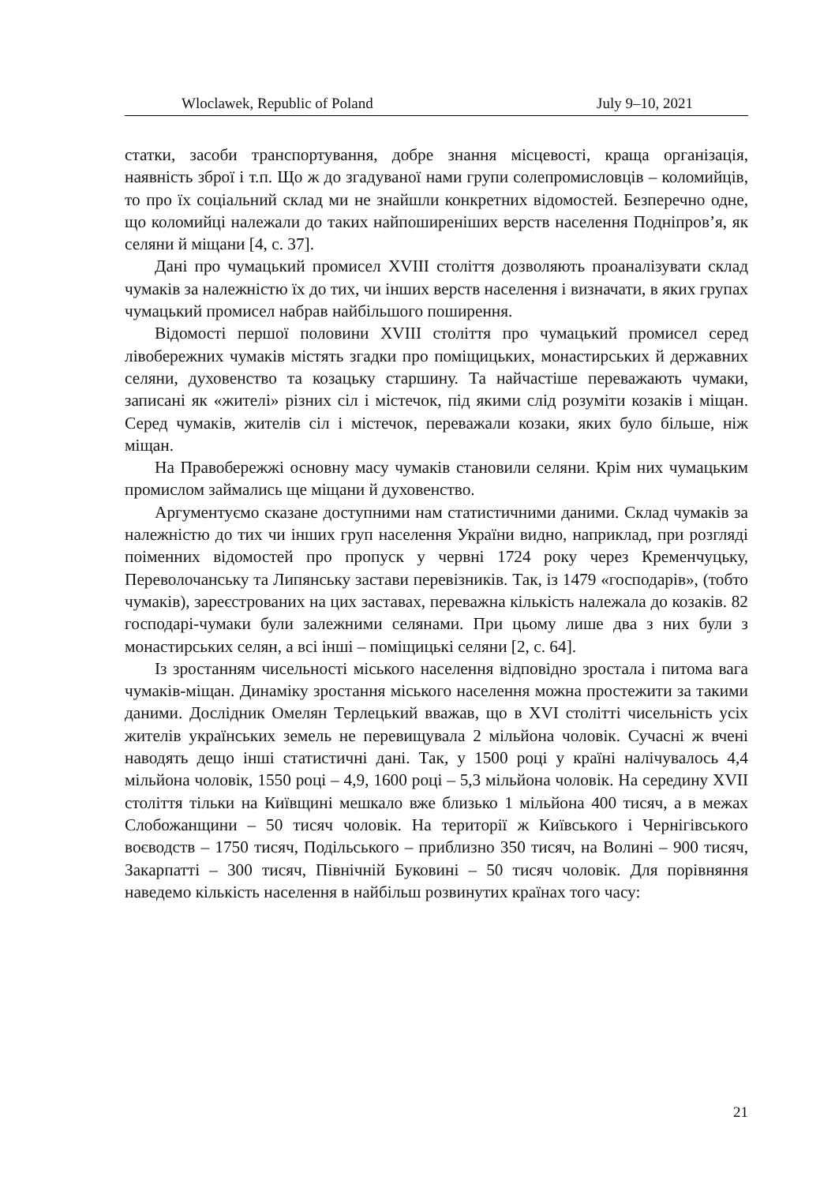Wloclawek, Republic of Poland July 9–10, 2021
статки, засоби транспортування, добре знання місцевості, краща організація, наявність зброї і т.п. Що ж до згадуваної нами групи солепромисловців – коломийців, то про їх соціальний склад ми не знайшли конкретних відомостей. Безперечно одне, що коломийці належали до таких найпоширеніших верств населення Подніпров’я, як селяни й міщани [4, с. 37].
Дані про чумацький промисел XVIII століття дозволяють проаналізувати склад чумаків за належністю їх до тих, чи інших верств населення і визначати, в яких групах чумацький промисел набрав найбільшого поширення.
Відомості першої половини XVIII століття про чумацький промисел серед лівобережних чумаків містять згадки про поміщицьких, монастирських й державних селяни, духовенство та козацьку старшину. Та найчастіше переважають чумаки, записані як «жителі» різних сіл і містечок, під якими слід розуміти козаків і міщан. Серед чумаків, жителів сіл і містечок, переважали козаки, яких було більше, ніж міщан.
На Правобережжі основну масу чумаків становили селяни. Крім них чумацьким промислом займались ще міщани й духовенство.
Аргументуємо сказане доступними нам статистичними даними. Склад чумаків за належністю до тих чи інших груп населення України видно, наприклад, при розгляді поіменних відомостей про пропуск у червні 1724 року через Кременчуцьку, Переволочанську та Липянську застави перевізників. Так, із 1479 «господарів», (тобто чумаків), зареєстрованих на цих заставах, переважна кількість належала до козаків. 82 господарі-чумаки були залежними селянами. При цьому лише два з них були з монастирських селян, а всі інші – поміщицькі селяни [2, с. 64].
Із зростанням чисельності міського населення відповідно зростала і питома вага чумаків-міщан. Динаміку зростання міського населення можна простежити за такими даними. Дослідник Омелян Терлецький вважав, що в XVI столітті чисельність усіх жителів українських земель не перевищувала 2 мільйона чоловік. Сучасні ж вчені наводять дещо інші статистичні дані. Так, у 1500 році у країні налічувалось 4,4 мільйона чоловік, 1550 році – 4,9, 1600 році – 5,3 мільйона чоловік. На середину XVII століття тільки на Київщині мешкало вже близько 1 мільйона 400 тисяч, а в межах Слобожанщини – 50 тисяч чоловік. На території ж Київського і Чернігівського воєводств – 1750 тисяч, Подільського – приблизно 350 тисяч, на Волині – 900 тисяч, Закарпатті – 300 тисяч, Північній Буковині – 50 тисяч чоловік. Для порівняння наведемо кількість населення в найбільш розвинутих країнах того часу:
21